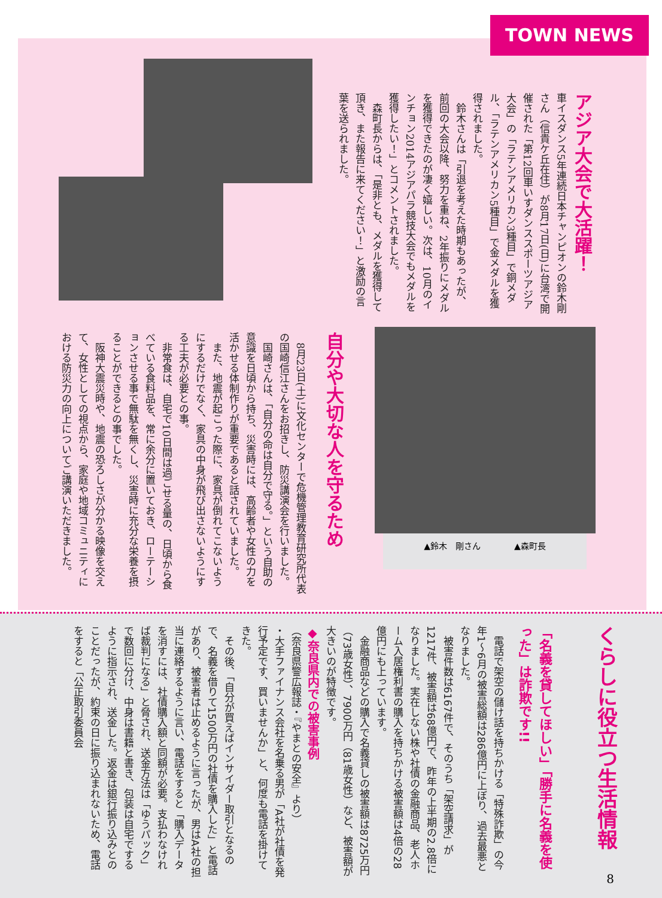TOWN NEWS
アジア大会で大活躍！
車イスダンス5年連続日本チャンピオンの鈴木剛さん（信貴ケ丘在住）が8月17日(日)に台湾で開催された「第12回車いすダンススポーツアジア大会」の「ラテンアメリカン3種目」で銅メダル、「ラテンアメリカン5種目」で金メダルを獲得されました。
　鈴木さんは「引退を考えた時期もあったが、前回の大会以降、努力を重ね、2年振りにメダルを獲得できたのが凄く嬉しい。次は、10月のインチョン2014アジアパラ競技大会でもメダルを獲得したい！」とコメントされました。
　森町長からは、「是非とも、メダルを獲得して頂き、また報告に来てください！」と激励の言葉を送られました。
▲鈴木　剛さん　　　　▲森町長
自分や大切な人を守るため
　8月23日(土)に文化センターで危機管理教育研究所代表の国崎信江さんをお招きし、防災講演会を行いました。
　国崎さんは、「自分の命は自分で守る。」という自助の意識を日頃から持ち、災害時には、高齢者や女性の力を活かせる体制作りが重要であると話されていました。
　また、地震が起こった際に、家具が倒れてこないようにするだけでなく、家具の中身が飛び出さないようにする工夫が必要との事。
　非常食は、自宅で10日間は過ごせる量の、日頃から食べている食料品を、常に余分に置いておき、ローテーションさせる事で無駄を無くし、災害時に充分な栄養を摂ることができるとの事でした。
　阪神大震災時や、地震の恐ろしさが分かる映像を交えて、女性としての視点から、家庭や地域コミュニティにおける防災力の向上についてご講演いただきました。
くらしに役立つ生活情報
「名義を貸してほしい」「勝手に名義を使った」は詐欺です!!
　電話で架空の儲け話を持ちかける「特殊詐欺」の今年1～6月の被害総額は286億円に上ぼり、過去最悪となりました。
　被害件数は6167件で、そのうち「架空請求」が1217件、被害額は68億円で、昨年の上半期の2.8倍になりました。実在しない株や社債の金融商品、老人ホーム入居権利書の購入を持ちかける被害額は4倍の28億円にも上っています。
　金融商品などの購入で名義貸しの被害額は8725万円（73歳女性）、7900万円（81歳女性）など、被害額が大きいのが特徴です。
◆奈良県内での被害事例
（奈良県警広報誌・『やまとの安全』より）
・大手ファイナンス会社を名乗る男が「A社が社債を発行予定です、買いませんか」と、何度も電話を掛けてきた。
　その後、「自分が買えばインサイダー取引となるので、名義を借りて1500万円の社債を購入した」と電話があり、被害者は止めるように言ったが、男はA社の担当に連絡するように言い、電話をすると「購入データを消すには、社債購入額と同額が必要。支払わなければ裁判になる」と脅され、送金方法は「ゆうパック」で数回に分け、中身は書籍と書き、包装は自宅でするように指示され、送金した。返金は銀行振り込みとのことだったが、約束の日に振り込まれないため、電話をすると「公正取引委員会
8